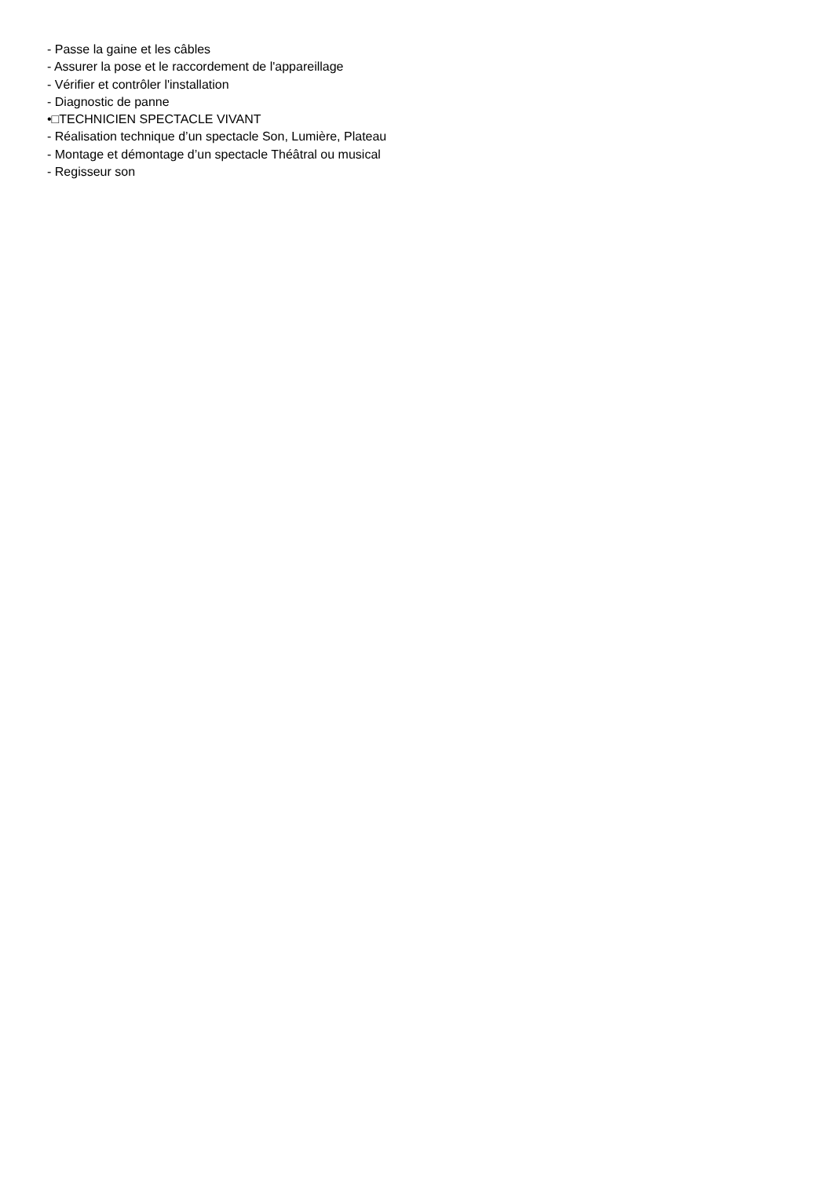- Passe la gaine et les câbles
- Assurer la pose et le raccordement de l'appareillage
- Vérifier et contrôler l'installation
- Diagnostic de panne
•□TECHNICIEN SPECTACLE VIVANT
- Réalisation technique d’un spectacle Son, Lumière, Plateau
- Montage et démontage d’un spectacle Théâtral ou musical
- Regisseur son